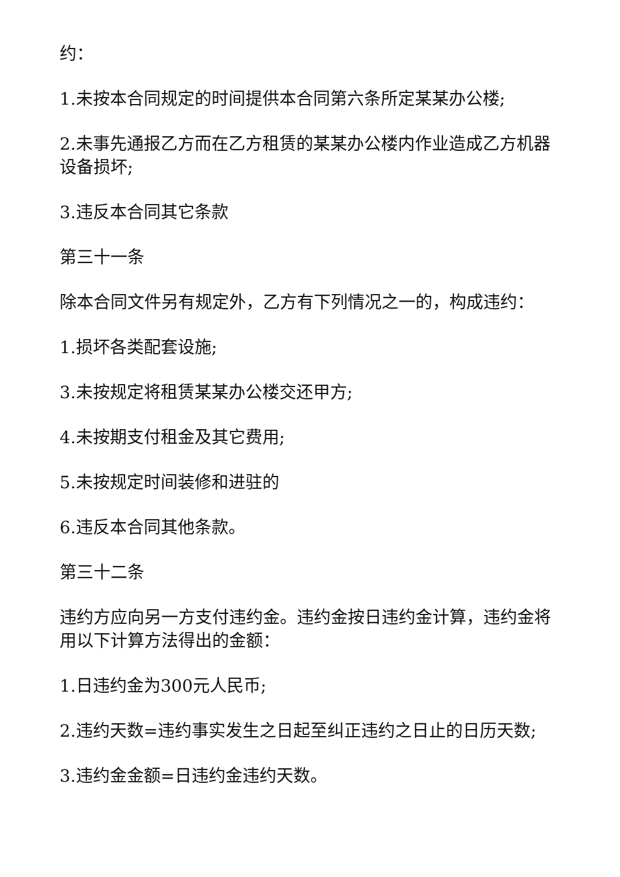约：
1.未按本合同规定的时间提供本合同第六条所定某某办公楼;
2.未事先通报乙方而在乙方租赁的某某办公楼内作业造成乙方机器设备损坏;
3.违反本合同其它条款
第三十一条
除本合同文件另有规定外，乙方有下列情况之一的，构成违约：
1.损坏各类配套设施;
3.未按规定将租赁某某办公楼交还甲方;
4.未按期支付租金及其它费用;
5.未按规定时间装修和进驻的
6.违反本合同其他条款。
第三十二条
违约方应向另一方支付违约金。违约金按日违约金计算，违约金将用以下计算方法得出的金额：
1.日违约金为300元人民币;
2.违约天数=违约事实发生之日起至纠正违约之日止的日历天数;
3.违约金金额=日违约金违约天数。